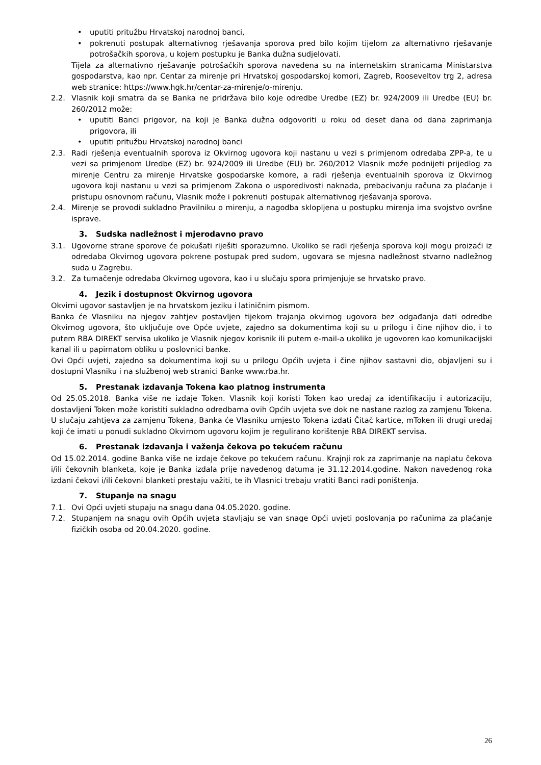• uputiti pritužbu Hrvatskoj narodnoj banci,
• pokrenuti postupak alternativnog rješavanja sporova pred bilo kojim tijelom za alternativno rješavanje potrošačkih sporova, u kojem postupku je Banka dužna sudjelovati.
Tijela za alternativno rješavanje potrošačkih sporova navedena su na internetskim stranicama Ministarstva gospodarstva, kao npr. Centar za mirenje pri Hrvatskoj gospodarskoj komori, Zagreb, Rooseveltov trg 2, adresa web stranice: https://www.hgk.hr/centar-za-mirenje/o-mirenju.
2.2. Vlasnik koji smatra da se Banka ne pridržava bilo koje odredbe Uredbe (EZ) br. 924/2009 ili Uredbe (EU) br. 260/2012 može:
• uputiti Banci prigovor, na koji je Banka dužna odgovoriti u roku od deset dana od dana zaprimanja prigovora, ili
• uputiti pritužbu Hrvatskoj narodnoj banci
2.3. Radi rješenja eventualnih sporova iz Okvirnog ugovora koji nastanu u vezi s primjenom odredaba ZPP-a, te u vezi sa primjenom Uredbe (EZ) br. 924/2009 ili Uredbe (EU) br. 260/2012 Vlasnik može podnijeti prijedlog za mirenje Centru za mirenje Hrvatske gospodarske komore, a radi rješenja eventualnih sporova iz Okvirnog ugovora koji nastanu u vezi sa primjenom Zakona o usporedivosti naknada, prebacivanju računa za plaćanje i pristupu osnovnom računu, Vlasnik može i pokrenuti postupak alternativnog rješavanja sporova.
2.4. Mirenje se provodi sukladno Pravilniku o mirenju, a nagodba sklopljena u postupku mirenja ima svojstvo ovršne isprave.
3. Sudska nadležnost i mjerodavno pravo
3.1. Ugovorne strane sporove će pokušati riješiti sporazumno. Ukoliko se radi rješenja sporova koji mogu proizaći iz odredaba Okvirnog ugovora pokrene postupak pred sudom, ugovara se mjesna nadležnost stvarno nadležnog suda u Zagrebu.
3.2. Za tumačenje odredaba Okvirnog ugovora, kao i u slučaju spora primjenjuje se hrvatsko pravo.
4. Jezik i dostupnost Okvirnog ugovora
Okvirni ugovor sastavljen je na hrvatskom jeziku i latiničnim pismom.
Banka će Vlasniku na njegov zahtjev postavljen tijekom trajanja okvirnog ugovora bez odgađanja dati odredbe Okvirnog ugovora, što uključuje ove Opće uvjete, zajedno sa dokumentima koji su u prilogu i čine njihov dio, i to putem RBA DIREKT servisa ukoliko je Vlasnik njegov korisnik ili putem e-mail-a ukoliko je ugovoren kao komunikacijski kanal ili u papirnatom obliku u poslovnici banke.
Ovi Opći uvjeti, zajedno sa dokumentima koji su u prilogu Općih uvjeta i čine njihov sastavni dio, objavljeni su i dostupni Vlasniku i na službenoj web stranici Banke www.rba.hr.
5. Prestanak izdavanja Tokena kao platnog instrumenta
Od 25.05.2018. Banka više ne izdaje Token. Vlasnik koji koristi Token kao uređaj za identifikaciju i autorizaciju, dostavljeni Token može koristiti sukladno odredbama ovih Općih uvjeta sve dok ne nastane razlog za zamjenu Tokena. U slučaju zahtjeva za zamjenu Tokena, Banka će Vlasniku umjesto Tokena izdati Čitač kartice, mToken ili drugi uređaj koji će imati u ponudi sukladno Okvirnom ugovoru kojim je regulirano korištenje RBA DIREKT servisa.
6. Prestanak izdavanja i važenja čekova po tekućem računu
Od 15.02.2014. godine Banka više ne izdaje čekove po tekućem računu. Krajnji rok za zaprimanje na naplatu čekova i/ili čekovnih blanketa, koje je Banka izdala prije navedenog datuma je 31.12.2014.godine. Nakon navedenog roka izdani čekovi i/ili čekovni blanketi prestaju važiti, te ih Vlasnici trebaju vratiti Banci radi poništenja.
7. Stupanje na snagu
7.1. Ovi Opći uvjeti stupaju na snagu dana 04.05.2020. godine.
7.2. Stupanjem na snagu ovih Općih uvjeta stavljaju se van snage Opći uvjeti poslovanja po računima za plaćanje fizičkih osoba od 20.04.2020. godine.
26